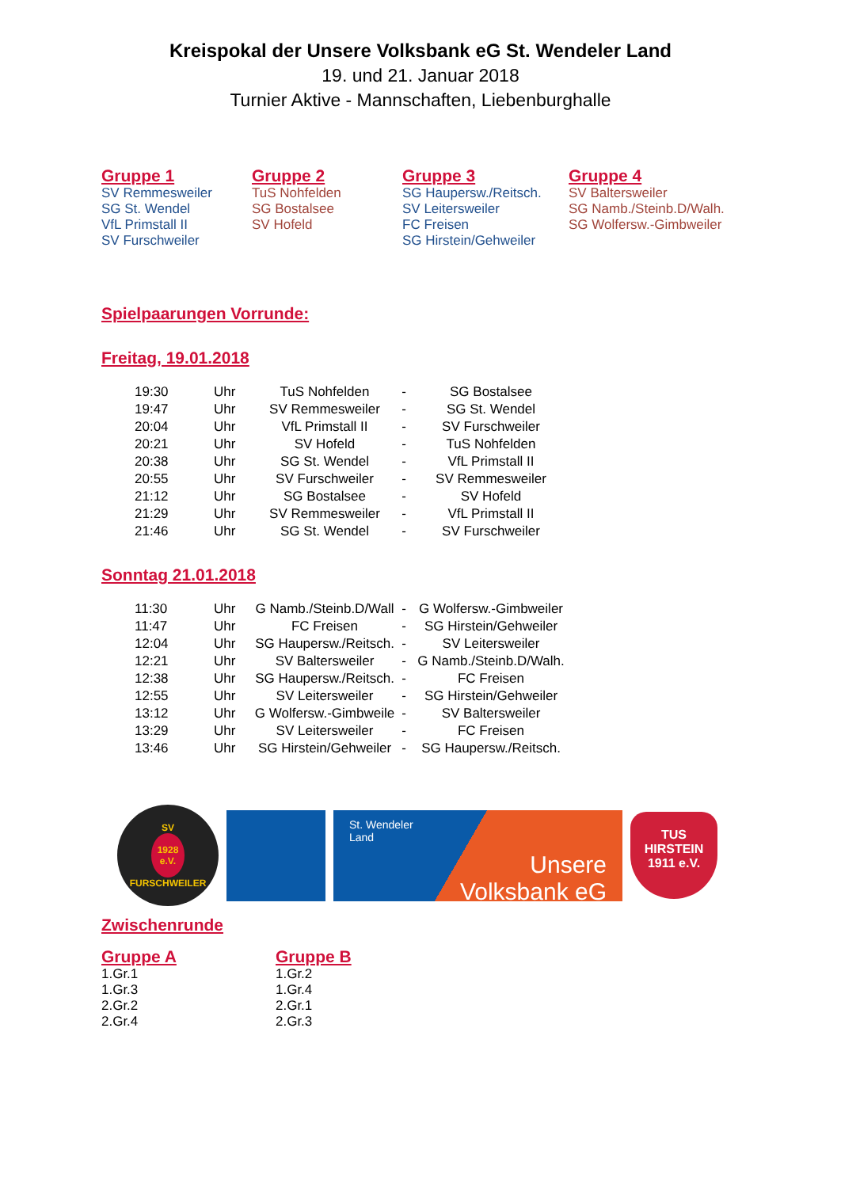Kreispokal der Unsere Volksbank eG St. Wendeler Land
19. und 21. Januar 2018
Turnier Aktive - Mannschaften, Liebenburghalle
Gruppe 1
SV Remmesweiler
SG St. Wendel
VfL Primstall II
SV Furschweiler
Gruppe 2
TuS Nohfelden
SG Bostalsee
SV Hofeld
Gruppe 3
SG Haupersw./Reitsch.
SV Leitersweiler
FC Freisen
SG Hirstein/Gehweiler
Gruppe 4
SV Baltersweiler
SG Namb./Steinb.D/Walh.
SG Wolfersw.-Gimbweiler
Spielpaarungen Vorrunde:
Freitag, 19.01.2018
| 19:30 | Uhr | TuS Nohfelden | - | SG Bostalsee |
| 19:47 | Uhr | SV Remmesweiler | - | SG St. Wendel |
| 20:04 | Uhr | VfL Primstall II | - | SV Furschweiler |
| 20:21 | Uhr | SV Hofeld | - | TuS Nohfelden |
| 20:38 | Uhr | SG St. Wendel | - | VfL Primstall II |
| 20:55 | Uhr | SV Furschweiler | - | SV Remmesweiler |
| 21:12 | Uhr | SG Bostalsee | - | SV Hofeld |
| 21:29 | Uhr | SV Remmesweiler | - | VfL Primstall II |
| 21:46 | Uhr | SG St. Wendel | - | SV Furschweiler |
Sonntag 21.01.2018
| 11:30 | Uhr | G Namb./Steinb.D/Wall | - | G Wolfersw.-Gimbweiler |
| 11:47 | Uhr | FC Freisen | - | SG Hirstein/Gehweiler |
| 12:04 | Uhr | SG Haupersw./Reitsch. | - | SV Leitersweiler |
| 12:21 | Uhr | SV Baltersweiler | - | G Namb./Steinb.D/Walh. |
| 12:38 | Uhr | SG Haupersw./Reitsch. | - | FC Freisen |
| 12:55 | Uhr | SV Leitersweiler | - | SG Hirstein/Gehweiler |
| 13:12 | Uhr | G Wolfersw.-Gimbweile | - | SV Baltersweiler |
| 13:29 | Uhr | SV Leitersweiler | - | FC Freisen |
| 13:46 | Uhr | SG Hirstein/Gehweiler | - | SG Haupersw./Reitsch. |
SV
1928
e.V.
FURSCHWEILER
St. Wendeler
Land
Unsere
Volksbank eG
TUS
HIRSTEIN
1911 e.V.
Zwischenrunde
Gruppe A
1.Gr.1
1.Gr.3
2.Gr.2
2.Gr.4
Gruppe B
1.Gr.2
1.Gr.4
2.Gr.1
2.Gr.3